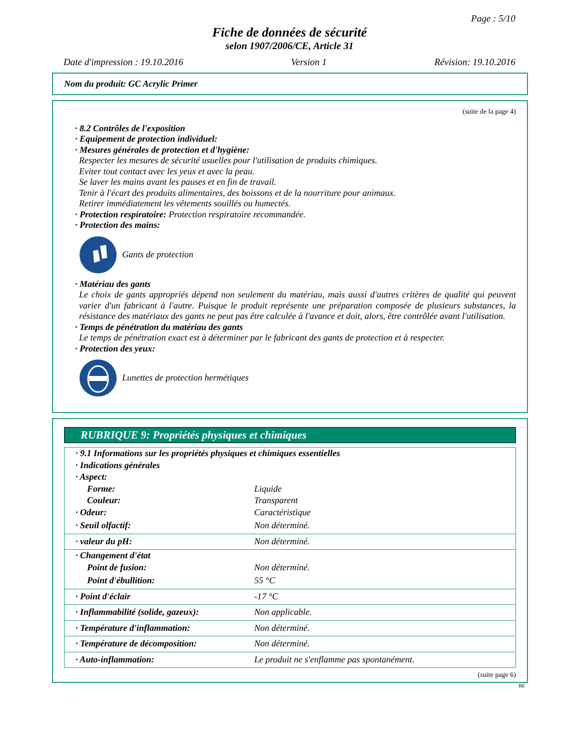Page : 5/10
Fiche de données de sécurité
selon 1907/2006/CE, Article 31
Date d'impression : 19.10.2016 Version 1 Révision: 19.10.2016
Nom du produit: GC Acrylic Primer
(suite de la page 4)
· 8.2 Contrôles de l'exposition
· Equipement de protection individuel:
· Mesures générales de protection et d'hygiène:
Respecter les mesures de sécurité usuelles pour l'utilisation de produits chimiques.
Eviter tout contact avec les yeux et avec la peau.
Se laver les mains avant les pauses et en fin de travail.
Tenir à l'écart des produits alimentaires, des boissons et de la nourriture pour animaux.
Retirer immédiatement les vêtements souillés ou humectés.
· Protection respiratoire: Protection respiratoire recommandée.
· Protection des mains:
Gants de protection
· Matériau des gants
Le choix de gants appropriés dépend non seulement du matériau, mais aussi d'autres critères de qualité qui peuvent varier d'un fabricant à l'autre. Puisque le produit représente une préparation composée de plusieurs substances, la résistance des matériaux des gants ne peut pas être calculée à l'avance et doit, alors, être contrôlée avant l'utilisation.
· Temps de pénétration du matériau des gants
Le temps de pénétration exact est à déterminer par le fabricant des gants de protection et à respecter.
· Protection des yeux:
Lunettes de protection hermétiques
RUBRIQUE 9: Propriétés physiques et chimiques
| · 9.1 Informations sur les propriétés physiques et chimiques essentielles | |
| · Indications générales | |
| · Aspect: | |
| Forme: | Liquide |
| Couleur: | Transparent |
| · Odeur: | Caractéristique |
| · Seuil olfactif: | Non déterminé. |
| · valeur du pH: | Non déterminé. |
| · Changement d'état | |
| Point de fusion: | Non déterminé. |
| Point d'ébullition: | 55 °C |
| · Point d'éclair | -17 °C |
| · Inflammabilité (solide, gazeux): | Non applicable. |
| · Température d'inflammation: | Non déterminé. |
| · Température de décomposition: | Non déterminé. |
| · Auto-inflammation: | Le produit ne s'enflamme pas spontanément. |
(suite page 6)
BE